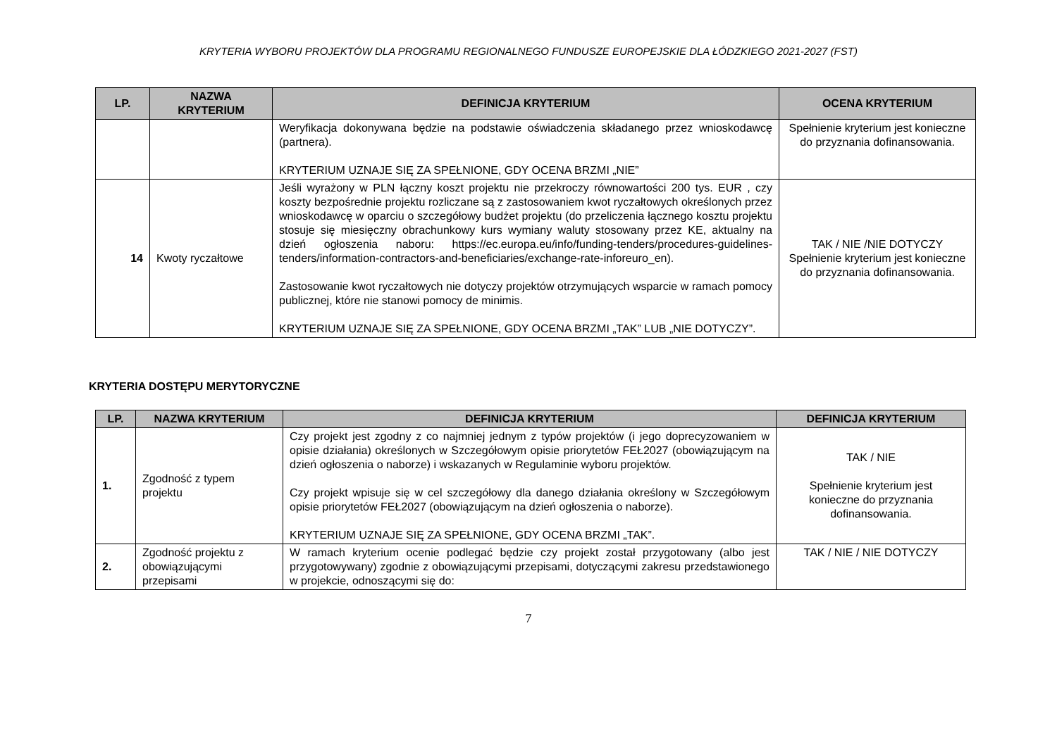KRYTERIA WYBORU PROJEKTÓW DLA PROGRAMU REGIONALNEGO FUNDUSZE EUROPEJSKIE DLA ŁÓDZKIEGO 2021-2027 (FST)
| LP. | NAZWA KRYTERIUM | DEFINICJA KRYTERIUM | OCENA KRYTERIUM |
| --- | --- | --- | --- |
| | | Weryfikacja dokonywana będzie na podstawie oświadczenia składanego przez wnioskodawcę (partnera). KRYTERIUM UZNAJE SIĘ ZA SPEŁNIONE, GDY OCENA BRZMI „NIE” | Spełnienie kryterium jest konieczne do przyznania dofinansowania. |
| 14 | Kwoty ryczałtowe | Jeśli wyrażony w PLN łączny koszt projektu nie przekroczy równowartości 200 tys. EUR , czy koszty bezpośrednie projektu rozliczane są z zastosowaniem kwot ryczałtowych określonych przez wnioskodawcę w oparciu o szczegółowy budżet projektu (do przeliczenia łącznego kosztu projektu stosuje się miesięczny obrachunkowy kurs wymiany waluty stosowany przez KE, aktualny na dzień ogłoszenia naboru: https://ec.europa.eu/info/funding-tenders/procedures-guidelines-tenders/information-contractors-and-beneficiaries/exchange-rate-inforeuro_en). Zastosowanie kwot ryczałtowych nie dotyczy projektów otrzymujących wsparcie w ramach pomocy publicznej, które nie stanowi pomocy de minimis. KRYTERIUM UZNAJE SIĘ ZA SPEŁNIONE, GDY OCENA BRZMI „TAK” LUB „NIE DOTYCZY”. | TAK / NIE /NIE DOTYCZY Spełnienie kryterium jest konieczne do przyznania dofinansowania. |
KRYTERIA DOSTĘPU MERYTORYCZNE
| LP. | NAZWA KRYTERIUM | DEFINICJA KRYTERIUM | DEFINICJA KRYTERIUM |
| --- | --- | --- | --- |
| 1. | Zgodność z typem projektu | Czy projekt jest zgodny z co najmniej jednym z typów projektów (i jego doprecyzowaniem w opisie działania) określonych w Szczegółowym opisie priorytetów FEŁ2027 (obowiązującym na dzień ogłoszenia o naborze) i wskazanych w Regulaminie wyboru projektów. Czy projekt wpisuje się w cel szczegółowy dla danego działania określony w Szczegółowym opisie priorytetów FEŁ2027 (obowiązującym na dzień ogłoszenia o naborze). KRYTERIUM UZNAJE SIĘ ZA SPEŁNIONE, GDY OCENA BRZMI „TAK”. | TAK / NIE Spełnienie kryterium jest konieczne do przyznania dofinansowania. |
| 2. | Zgodność projektu z obowiązującymi przepisami | W ramach kryterium ocenie podlegać będzie czy projekt został przygotowany (albo jest przygotowywany) zgodnie z obowiązującymi przepisami, dotyczącymi zakresu przedstawionego w projekcie, odnoszącymi się do: | TAK / NIE / NIE DOTYCZY |
7